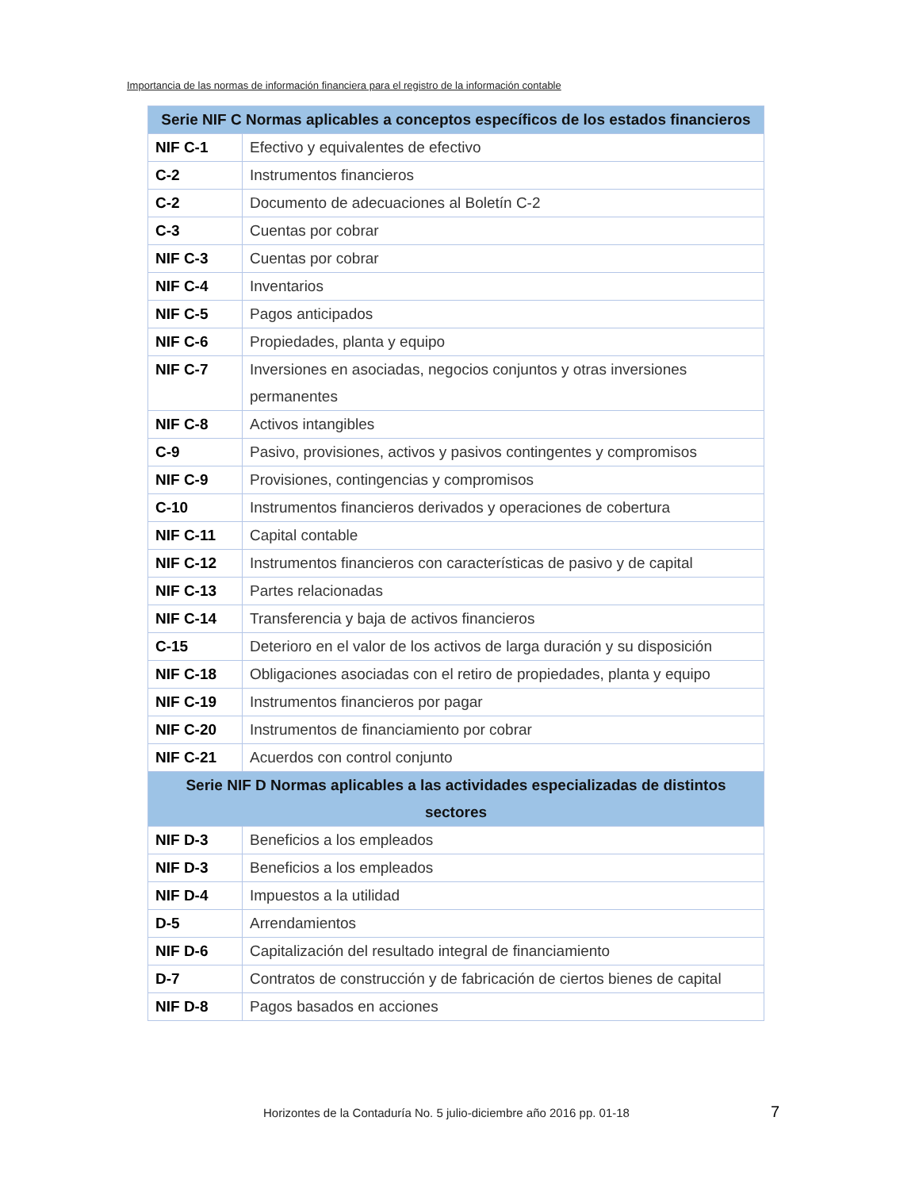Importancia de las normas de información financiera para el registro de la información contable
| Serie NIF C Normas aplicables a conceptos específicos de los estados financieros | |
| --- | --- |
| NIF C-1 | Efectivo y equivalentes de efectivo |
| C-2 | Instrumentos financieros |
| C-2 | Documento de adecuaciones al Boletín C-2 |
| C-3 | Cuentas por cobrar |
| NIF C-3 | Cuentas por cobrar |
| NIF C-4 | Inventarios |
| NIF C-5 | Pagos anticipados |
| NIF C-6 | Propiedades, planta y equipo |
| NIF C-7 | Inversiones en asociadas, negocios conjuntos y otras inversiones permanentes |
| NIF C-8 | Activos intangibles |
| C-9 | Pasivo, provisiones, activos y pasivos contingentes y compromisos |
| NIF C-9 | Provisiones, contingencias y compromisos |
| C-10 | Instrumentos financieros derivados y operaciones de cobertura |
| NIF C-11 | Capital contable |
| NIF C-12 | Instrumentos financieros con características de pasivo y de capital |
| NIF C-13 | Partes relacionadas |
| NIF C-14 | Transferencia y baja de activos financieros |
| C-15 | Deterioro en el valor de los activos de larga duración y su disposición |
| NIF C-18 | Obligaciones asociadas con el retiro de propiedades, planta y equipo |
| NIF C-19 | Instrumentos financieros por pagar |
| NIF C-20 | Instrumentos de financiamiento por cobrar |
| NIF C-21 | Acuerdos con control conjunto |
| Serie NIF D Normas aplicables a las actividades especializadas de distintos sectores | |
| NIF D-3 | Beneficios a los empleados |
| NIF D-3 | Beneficios a los empleados |
| NIF D-4 | Impuestos a la utilidad |
| D-5 | Arrendamientos |
| NIF D-6 | Capitalización del resultado integral de financiamiento |
| D-7 | Contratos de construcción y de fabricación de ciertos bienes de capital |
| NIF D-8 | Pagos basados en acciones |
Horizontes de la Contaduría No. 5 julio-diciembre año 2016 pp. 01-18 7